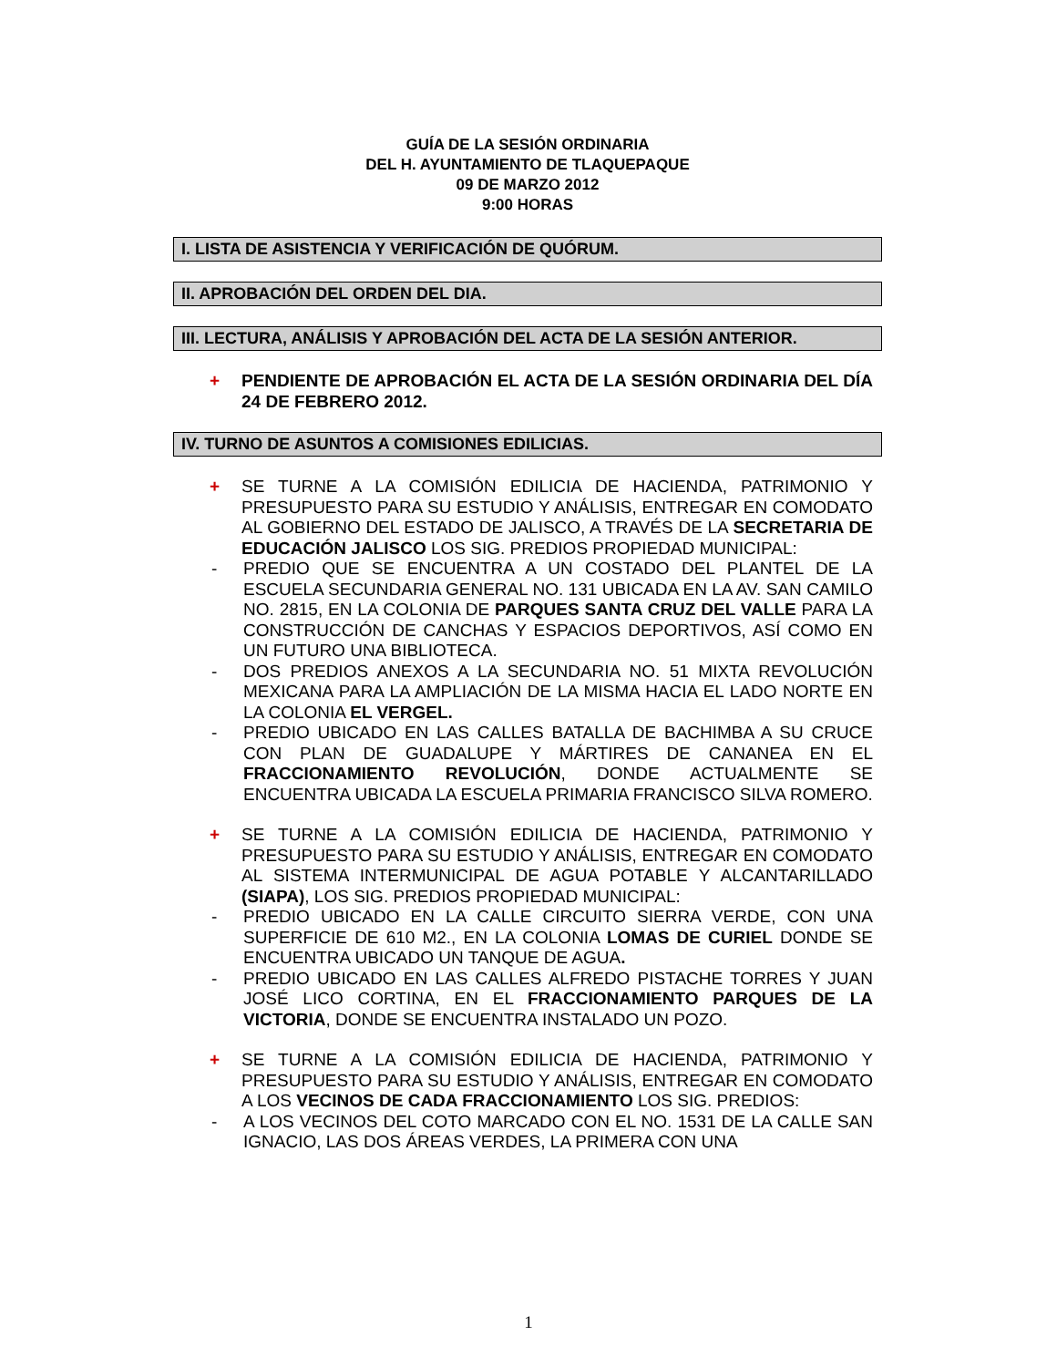GUÍA DE LA SESIÓN ORDINARIA
DEL H. AYUNTAMIENTO DE TLAQUEPAQUE
09 DE MARZO 2012
9:00 HORAS
I. LISTA DE ASISTENCIA Y VERIFICACIÓN DE QUÓRUM.
II. APROBACIÓN DEL ORDEN DEL DIA.
III. LECTURA, ANÁLISIS Y APROBACIÓN DEL ACTA DE LA SESIÓN ANTERIOR.
+ PENDIENTE DE APROBACIÓN EL ACTA DE LA SESIÓN ORDINARIA DEL DÍA 24 DE FEBRERO 2012.
IV. TURNO DE ASUNTOS A COMISIONES EDILICIAS.
+ SE TURNE A LA COMISIÓN EDILICIA DE HACIENDA, PATRIMONIO Y PRESUPUESTO PARA SU ESTUDIO Y ANÁLISIS, ENTREGAR EN COMODATO AL GOBIERNO DEL ESTADO DE JALISCO, A TRAVÉS DE LA SECRETARIA DE EDUCACIÓN JALISCO LOS SIG. PREDIOS PROPIEDAD MUNICIPAL:
- PREDIO QUE SE ENCUENTRA A UN COSTADO DEL PLANTEL DE LA ESCUELA SECUNDARIA GENERAL NO. 131 UBICADA EN LA AV. SAN CAMILO NO. 2815, EN LA COLONIA DE PARQUES SANTA CRUZ DEL VALLE PARA LA CONSTRUCCIÓN DE CANCHAS Y ESPACIOS DEPORTIVOS, ASÍ COMO EN UN FUTURO UNA BIBLIOTECA.
- DOS PREDIOS ANEXOS A LA SECUNDARIA NO. 51 MIXTA REVOLUCIÓN MEXICANA PARA LA AMPLIACIÓN DE LA MISMA HACIA EL LADO NORTE EN LA COLONIA EL VERGEL.
- PREDIO UBICADO EN LAS CALLES BATALLA DE BACHIMBA A SU CRUCE CON PLAN DE GUADALUPE Y MÁRTIRES DE CANANEA EN EL FRACCIONAMIENTO REVOLUCIÓN, DONDE ACTUALMENTE SE ENCUENTRA UBICADA LA ESCUELA PRIMARIA FRANCISCO SILVA ROMERO.
+ SE TURNE A LA COMISIÓN EDILICIA DE HACIENDA, PATRIMONIO Y PRESUPUESTO PARA SU ESTUDIO Y ANÁLISIS, ENTREGAR EN COMODATO AL SISTEMA INTERMUNICIPAL DE AGUA POTABLE Y ALCANTARILLADO (SIAPA), LOS SIG. PREDIOS PROPIEDAD MUNICIPAL:
- PREDIO UBICADO EN LA CALLE CIRCUITO SIERRA VERDE, CON UNA SUPERFICIE DE 610 M2., EN LA COLONIA LOMAS DE CURIEL DONDE SE ENCUENTRA UBICADO UN TANQUE DE AGUA.
- PREDIO UBICADO EN LAS CALLES ALFREDO PISTACHE TORRES Y JUAN JOSÉ LICO CORTINA, EN EL FRACCIONAMIENTO PARQUES DE LA VICTORIA, DONDE SE ENCUENTRA INSTALADO UN POZO.
+ SE TURNE A LA COMISIÓN EDILICIA DE HACIENDA, PATRIMONIO Y PRESUPUESTO PARA SU ESTUDIO Y ANÁLISIS, ENTREGAR EN COMODATO A LOS VECINOS DE CADA FRACCIONAMIENTO LOS SIG. PREDIOS:
- A LOS VECINOS DEL COTO MARCADO CON EL NO. 1531 DE LA CALLE SAN IGNACIO, LAS DOS ÁREAS VERDES, LA PRIMERA CON UNA
1